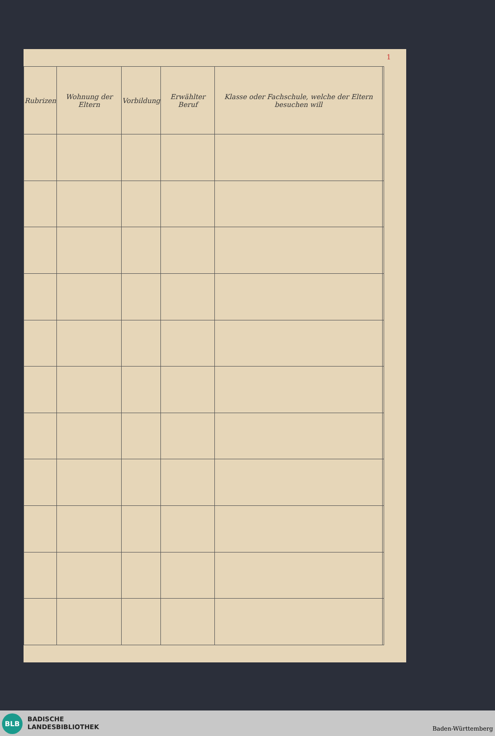1
| Rubrizen | Wohnung der Eltern | Vorbildung | Erwählter Beruf | Klasse oder Fachschule, welche der Eltern besuchen will | |
| --- | --- | --- | --- | --- | --- |
BLB
BADISCHE
LANDESBIBLIOTHEK
Baden-Württemberg